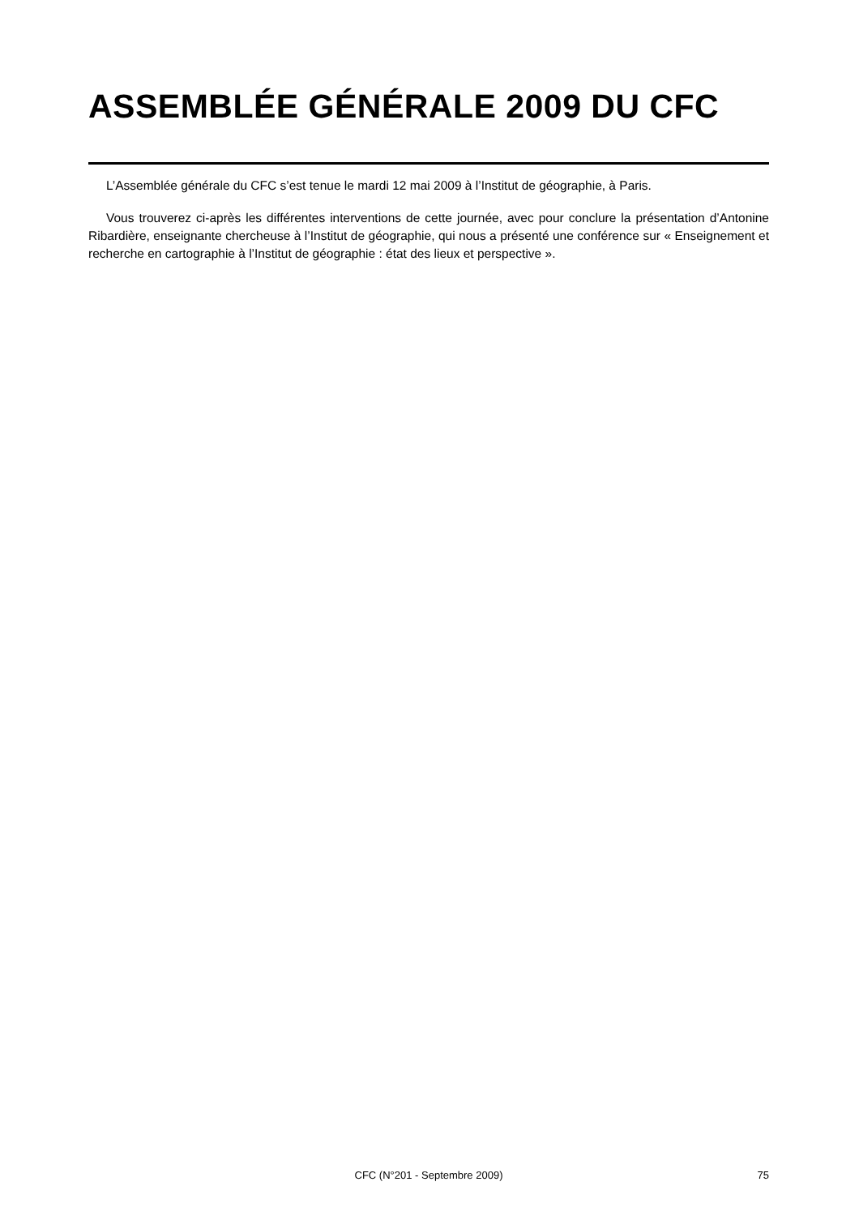ASSEMBLÉE GÉNÉRALE 2009 DU CFC
L’Assemblée générale du CFC s’est tenue le mardi 12 mai 2009 à l’Institut de géographie, à Paris.
Vous trouverez ci-après les différentes interventions de cette journée, avec pour conclure la présentation d’Antonine Ribardière, enseignante chercheuse à l’Institut de géographie, qui nous a présenté une conférence sur « Enseignement et recherche en cartographie à l’Institut de géographie : état des lieux et perspective ».
CFC (N°201 - Septembre 2009) 75